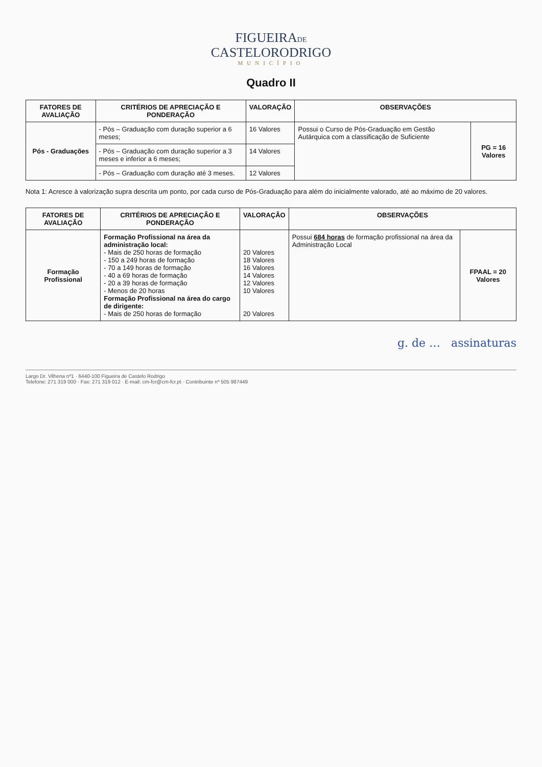FIGUEIRADE
CASTELORODRIGO
MUNICÍPIO
Quadro II
| FATORES DE AVALIAÇÃO | CRITÉRIOS DE APRECIAÇÃO E PONDERAÇÃO | VALORAÇÃO | OBSERVAÇÕES | |
| --- | --- | --- | --- | --- |
| Pós - Graduações | - Pós – Graduação com duração superior a 6 meses; | 16 Valores | Possui o Curso de Pós-Graduação em Gestão Autárquica com a classificação de Suficiente | PG = 16 Valores |
| | - Pós – Graduação com duração superior a 3 meses e inferior a 6 meses; | 14 Valores | | |
| | - Pós – Graduação com duração até 3 meses. | 12 Valores | | |
Nota 1: Acresce à valorização supra descrita um ponto, por cada curso de Pós-Graduação para além do inicialmente valorado, até ao máximo de 20 valores.
| FATORES DE AVALIAÇÃO | CRITÉRIOS DE APRECIAÇÃO E PONDERAÇÃO | VALORAÇÃO | OBSERVAÇÕES | |
| --- | --- | --- | --- | --- |
| Formação Profissional | Formação Profissional na área da administração local: - Mais de 250 horas de formação - 150 a 249 horas de formação - 70 a 149 horas de formação - 40 a 69 horas de formação - 20 a 39 horas de formação - Menos de 20 horas Formação Profissional na área do cargo de dirigente: - Mais de 250 horas de formação | 20 Valores 18 Valores 16 Valores 14 Valores 12 Valores 10 Valores 20 Valores | Possui 684 horas de formação profissional na área da Administração Local | FPAAL = 20 Valores |
g. de … assinaturas
Largo Dr. Vilhena nº1 · 6440-100 Figueira de Castelo Rodrigo
Telefone: 271 319 000 · Fax: 271 319 012 · E-mail: cm-fcr@cm-fcr.pt · Contribuinte nº 505 987449